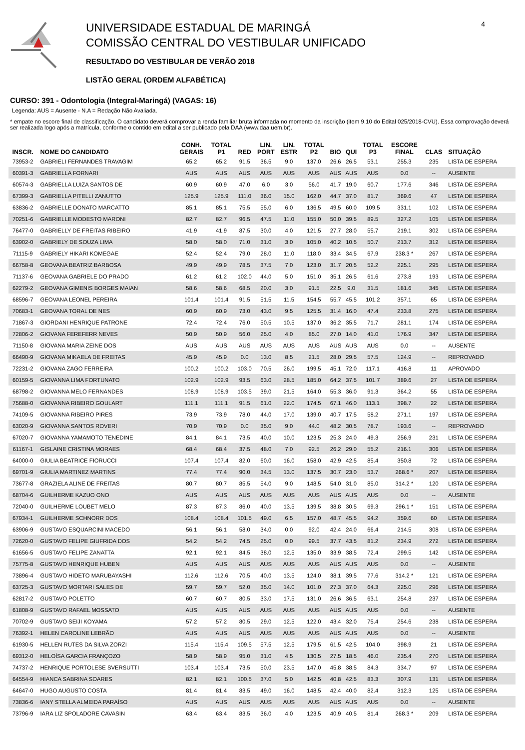UNIVERSIDADE ESTADUAL DE MARINGÁ
COMISSÃO CENTRAL DO VESTIBULAR UNIFICADO
RESULTADO DO VESTIBULAR DE VERÃO 2018
LISTÃO GERAL (ORDEM ALFABÉTICA)
4
CURSO: 391 - Odontologia (Integral-Maringá) (VAGAS: 16)
Legenda: AUS = Ausente - N.A = Redação Não Avaliada.
* empate no escore final de classificação. O candidato deverá comprovar a renda familiar bruta informada no momento da inscrição (item 9.10 do Edital 025/2018-CVU). Essa comprovação deverá ser realizada logo após a matrícula, conforme o contido em edital a ser publicado pela DAA (www.daa.uem.br).
| INSCR. | NOME DO CANDIDATO | CONH. GERAIS | TOTAL P1 | RED | LIN. PORT | LIN. ESTR | TOTAL P2 | BIO | QUI | TOTAL P3 | ESCORE FINAL | CLAS | SITUAÇÃO |
| --- | --- | --- | --- | --- | --- | --- | --- | --- | --- | --- | --- | --- | --- |
| 73953-2 | GABRIELI FERNANDES TRAVAGIM | 65.2 | 65.2 | 91.5 | 36.5 | 9.0 | 137.0 | 26.6 | 26.5 | 53.1 | 255.3 | 235 | LISTA DE ESPERA |
| 60391-3 | GABRIELLA FORNARI | AUS | AUS | AUS | AUS | AUS | AUS | AUS | AUS | AUS | 0.0 | -- | AUSENTE |
| 60574-3 | GABRIELLA LUIZA SANTOS DE | 60.9 | 60.9 | 47.0 | 6.0 | 3.0 | 56.0 | 41.7 | 19.0 | 60.7 | 177.6 | 346 | LISTA DE ESPERA |
| 67399-3 | GABRIELLA PITELLI ZANUTTO | 125.9 | 125.9 | 111.0 | 36.0 | 15.0 | 162.0 | 44.7 | 37.0 | 81.7 | 369.6 | 47 | LISTA DE ESPERA |
| 63836-2 | GABRIELLE DONATO MARCATTO | 85.1 | 85.1 | 75.5 | 55.0 | 6.0 | 136.5 | 49.5 | 60.0 | 109.5 | 331.1 | 102 | LISTA DE ESPERA |
| 70251-6 | GABRIELLE MODESTO MARONI | 82.7 | 82.7 | 96.5 | 47.5 | 11.0 | 155.0 | 50.0 | 39.5 | 89.5 | 327.2 | 105 | LISTA DE ESPERA |
| 76477-0 | GABRIELLY DE FREITAS RIBEIRO | 41.9 | 41.9 | 87.5 | 30.0 | 4.0 | 121.5 | 27.7 | 28.0 | 55.7 | 219.1 | 302 | LISTA DE ESPERA |
| 63902-0 | GABRIELY DE SOUZA LIMA | 58.0 | 58.0 | 71.0 | 31.0 | 3.0 | 105.0 | 40.2 | 10.5 | 50.7 | 213.7 | 312 | LISTA DE ESPERA |
| 71115-9 | GABRIELY HIKARI KOMEGAE | 52.4 | 52.4 | 79.0 | 28.0 | 11.0 | 118.0 | 33.4 | 34.5 | 67.9 | 238.3 * | 267 | LISTA DE ESPERA |
| 66758-8 | GEOVANA BEATRIZ BARBOSA | 49.9 | 49.9 | 78.5 | 37.5 | 7.0 | 123.0 | 31.7 | 20.5 | 52.2 | 225.1 | 295 | LISTA DE ESPERA |
| 71137-6 | GEOVANA GABRIELE DO PRADO | 61.2 | 61.2 | 102.0 | 44.0 | 5.0 | 151.0 | 35.1 | 26.5 | 61.6 | 273.8 | 193 | LISTA DE ESPERA |
| 62279-2 | GEOVANA GIMENIS BORGES MAIAN | 58.6 | 58.6 | 68.5 | 20.0 | 3.0 | 91.5 | 22.5 | 9.0 | 31.5 | 181.6 | 345 | LISTA DE ESPERA |
| 68596-7 | GEOVANA LEONEL PEREIRA | 101.4 | 101.4 | 91.5 | 51.5 | 11.5 | 154.5 | 55.7 | 45.5 | 101.2 | 357.1 | 65 | LISTA DE ESPERA |
| 70683-1 | GEOVANA TORAL DE NES | 60.9 | 60.9 | 73.0 | 43.0 | 9.5 | 125.5 | 31.4 | 16.0 | 47.4 | 233.8 | 275 | LISTA DE ESPERA |
| 71867-3 | GIORDANI HENRIQUE PATRONE | 72.4 | 72.4 | 76.0 | 50.5 | 10.5 | 137.0 | 36.2 | 35.5 | 71.7 | 281.1 | 174 | LISTA DE ESPERA |
| 72806-2 | GIOVANA FEREFERR NEVES | 50.9 | 50.9 | 56.0 | 25.0 | 4.0 | 85.0 | 27.0 | 14.0 | 41.0 | 176.9 | 347 | LISTA DE ESPERA |
| 71150-8 | GIOVANA MARIA ZEINE DOS | AUS | AUS | AUS | AUS | AUS | AUS | AUS | AUS | AUS | 0.0 | -- | AUSENTE |
| 66490-9 | GIOVANA MIKAELA DE FREITAS | 45.9 | 45.9 | 0.0 | 13.0 | 8.5 | 21.5 | 28.0 | 29.5 | 57.5 | 124.9 | -- | REPROVADO |
| 72231-2 | GIOVANA ZAGO FERREIRA | 100.2 | 100.2 | 103.0 | 70.5 | 26.0 | 199.5 | 45.1 | 72.0 | 117.1 | 416.8 | 11 | APROVADO |
| 60159-5 | GIOVANNA LIMA FORTUNATO | 102.9 | 102.9 | 93.5 | 63.0 | 28.5 | 185.0 | 64.2 | 37.5 | 101.7 | 389.6 | 27 | LISTA DE ESPERA |
| 68798-2 | GIOVANNA MELO FERNANDES | 108.9 | 108.9 | 103.5 | 39.0 | 21.5 | 164.0 | 55.3 | 36.0 | 91.3 | 364.2 | 55 | LISTA DE ESPERA |
| 75688-0 | GIOVANNA RIBEIRO GOULART | 111.1 | 111.1 | 91.5 | 61.0 | 22.0 | 174.5 | 67.1 | 46.0 | 113.1 | 398.7 | 22 | LISTA DE ESPERA |
| 74109-5 | GIOVANNA RIBEIRO PIRES | 73.9 | 73.9 | 78.0 | 44.0 | 17.0 | 139.0 | 40.7 | 17.5 | 58.2 | 271.1 | 197 | LISTA DE ESPERA |
| 63020-9 | GIOVANNA SANTOS ROVERI | 70.9 | 70.9 | 0.0 | 35.0 | 9.0 | 44.0 | 48.2 | 30.5 | 78.7 | 193.6 | -- | REPROVADO |
| 67020-7 | GIOVANNA YAMAMOTO TENEDINE | 84.1 | 84.1 | 73.5 | 40.0 | 10.0 | 123.5 | 25.3 | 24.0 | 49.3 | 256.9 | 231 | LISTA DE ESPERA |
| 61167-1 | GISLAINE CRISTINA MORAES | 68.4 | 68.4 | 37.5 | 48.0 | 7.0 | 92.5 | 26.2 | 29.0 | 55.2 | 216.1 | 306 | LISTA DE ESPERA |
| 64000-0 | GIULIA BEATRICE FIORUCCI | 107.4 | 107.4 | 82.0 | 60.0 | 16.0 | 158.0 | 42.9 | 42.5 | 85.4 | 350.8 | 72 | LISTA DE ESPERA |
| 69701-9 | GIULIA MARTINEZ MARTINS | 77.4 | 77.4 | 90.0 | 34.5 | 13.0 | 137.5 | 30.7 | 23.0 | 53.7 | 268.6 * | 207 | LISTA DE ESPERA |
| 73677-8 | GRAZIELA ALINE DE FREITAS | 80.7 | 80.7 | 85.5 | 54.0 | 9.0 | 148.5 | 54.0 | 31.0 | 85.0 | 314.2 * | 120 | LISTA DE ESPERA |
| 68704-6 | GUILHERME KAZUO ONO | AUS | AUS | AUS | AUS | AUS | AUS | AUS | AUS | AUS | 0.0 | -- | AUSENTE |
| 72040-0 | GUILHERME LOUBET MELO | 87.3 | 87.3 | 86.0 | 40.0 | 13.5 | 139.5 | 38.8 | 30.5 | 69.3 | 296.1 * | 151 | LISTA DE ESPERA |
| 67934-1 | GUILHERME SCHNORR DOS | 108.4 | 108.4 | 101.5 | 49.0 | 6.5 | 157.0 | 48.7 | 45.5 | 94.2 | 359.6 | 60 | LISTA DE ESPERA |
| 63906-9 | GUSTAVO ESQUARCINI MACEDO | 56.1 | 56.1 | 58.0 | 34.0 | 0.0 | 92.0 | 42.4 | 24.0 | 66.4 | 214.5 | 308 | LISTA DE ESPERA |
| 72620-0 | GUSTAVO FELIPE GIUFRIDA DOS | 54.2 | 54.2 | 74.5 | 25.0 | 0.0 | 99.5 | 37.7 | 43.5 | 81.2 | 234.9 | 272 | LISTA DE ESPERA |
| 61656-5 | GUSTAVO FELIPE ZANATTA | 92.1 | 92.1 | 84.5 | 38.0 | 12.5 | 135.0 | 33.9 | 38.5 | 72.4 | 299.5 | 142 | LISTA DE ESPERA |
| 75775-8 | GUSTAVO HENRIQUE HUBEN | AUS | AUS | AUS | AUS | AUS | AUS | AUS | AUS | AUS | 0.0 | -- | AUSENTE |
| 73896-4 | GUSTAVO HIDETO MARUBAYASHI | 112.6 | 112.6 | 70.5 | 40.0 | 13.5 | 124.0 | 38.1 | 39.5 | 77.6 | 314.2 * | 121 | LISTA DE ESPERA |
| 63725-3 | GUSTAVO MORTARI SALES DE | 59.7 | 59.7 | 52.0 | 35.0 | 14.0 | 101.0 | 27.3 | 37.0 | 64.3 | 225.0 | 296 | LISTA DE ESPERA |
| 62817-2 | GUSTAVO POLETTO | 60.7 | 60.7 | 80.5 | 33.0 | 17.5 | 131.0 | 26.6 | 36.5 | 63.1 | 254.8 | 237 | LISTA DE ESPERA |
| 61808-9 | GUSTAVO RAFAEL MOSSATO | AUS | AUS | AUS | AUS | AUS | AUS | AUS | AUS | AUS | 0.0 | -- | AUSENTE |
| 70702-9 | GUSTAVO SEIJI KOYAMA | 57.2 | 57.2 | 80.5 | 29.0 | 12.5 | 122.0 | 43.4 | 32.0 | 75.4 | 254.6 | 238 | LISTA DE ESPERA |
| 76392-1 | HELEN CAROLINE LEBRÃO | AUS | AUS | AUS | AUS | AUS | AUS | AUS | AUS | AUS | 0.0 | -- | AUSENTE |
| 61930-5 | HELLEN RUTES DA SILVA ZORZI | 115.4 | 115.4 | 109.5 | 57.5 | 12.5 | 179.5 | 61.5 | 42.5 | 104.0 | 398.9 | 21 | LISTA DE ESPERA |
| 69312-0 | HELOÍSA GARCIA FRANÇOZO | 58.9 | 58.9 | 95.0 | 31.0 | 4.5 | 130.5 | 27.5 | 18.5 | 46.0 | 235.4 | 270 | LISTA DE ESPERA |
| 74737-2 | HENRIQUE PORTOLESE SVERSUTTI | 103.4 | 103.4 | 73.5 | 50.0 | 23.5 | 147.0 | 45.8 | 38.5 | 84.3 | 334.7 | 97 | LISTA DE ESPERA |
| 64554-9 | HIANCA SABRINA SOARES | 82.1 | 82.1 | 100.5 | 37.0 | 5.0 | 142.5 | 40.8 | 42.5 | 83.3 | 307.9 | 131 | LISTA DE ESPERA |
| 64647-0 | HUGO AUGUSTO COSTA | 81.4 | 81.4 | 83.5 | 49.0 | 16.0 | 148.5 | 42.4 | 40.0 | 82.4 | 312.3 | 125 | LISTA DE ESPERA |
| 73836-6 | IANY STELLA ALMEIDA PARAÍSO | AUS | AUS | AUS | AUS | AUS | AUS | AUS | AUS | AUS | 0.0 | -- | AUSENTE |
| 73796-9 | IARA LIZ SPOLADORE CAVASIN | 63.4 | 63.4 | 83.5 | 36.0 | 4.0 | 123.5 | 40.9 | 40.5 | 81.4 | 268.3 * | 209 | LISTA DE ESPERA |